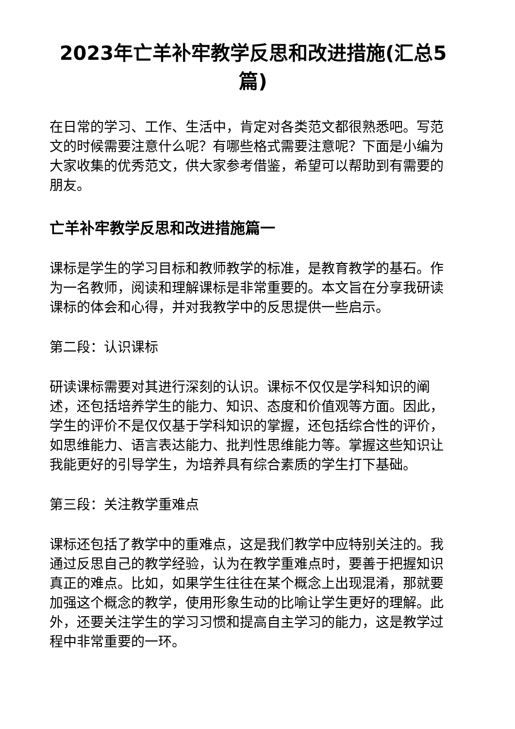2023年亡羊补牢教学反思和改进措施(汇总5篇)
在日常的学习、工作、生活中，肯定对各类范文都很熟悉吧。写范文的时候需要注意什么呢？有哪些格式需要注意呢？下面是小编为大家收集的优秀范文，供大家参考借鉴，希望可以帮助到有需要的朋友。
亡羊补牢教学反思和改进措施篇一
课标是学生的学习目标和教师教学的标准，是教育教学的基石。作为一名教师，阅读和理解课标是非常重要的。本文旨在分享我研读课标的体会和心得，并对我教学中的反思提供一些启示。
第二段：认识课标
研读课标需要对其进行深刻的认识。课标不仅仅是学科知识的阐述，还包括培养学生的能力、知识、态度和价值观等方面。因此，学生的评价不是仅仅基于学科知识的掌握，还包括综合性的评价，如思维能力、语言表达能力、批判性思维能力等。掌握这些知识让我能更好的引导学生，为培养具有综合素质的学生打下基础。
第三段：关注教学重难点
课标还包括了教学中的重难点，这是我们教学中应特别关注的。我通过反思自己的教学经验，认为在教学重难点时，要善于把握知识真正的难点。比如，如果学生往往在某个概念上出现混淆，那就要加强这个概念的教学，使用形象生动的比喻让学生更好的理解。此外，还要关注学生的学习习惯和提高自主学习的能力，这是教学过程中非常重要的一环。